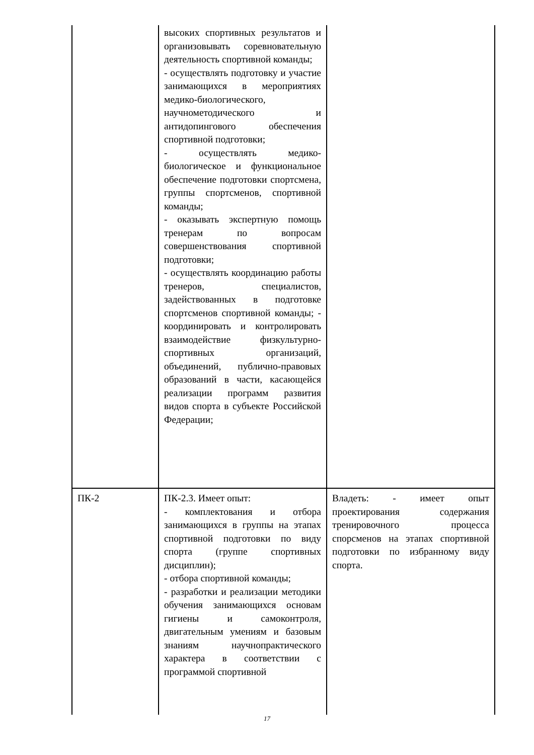| | высоких спортивных результатов и организовывать соревновательную деятельность спортивной команды; - осуществлять подготовку и участие занимающихся в мероприятиях медико-биологического, научнометодического и антидопингового обеспечения спортивной подготовки; - осуществлять медико-биологическое и функциональное обеспечение подготовки спортсмена, группы спортсменов, спортивной команды; - оказывать экспертную помощь тренерам по вопросам совершенствования спортивной подготовки; - осуществлять координацию работы тренеров, специалистов, задействованных в подготовке спортсменов спортивной команды; - координировать и контролировать взаимодействие физкультурно-спортивных организаций, объединений, публично-правовых образований в части, касающейся реализации программ развития видов спорта в субъекте Российской Федерации; | |
| ПК-2 | ПК-2.3. Имеет опыт: - комплектования и отбора занимающихся в группы на этапах спортивной подготовки по виду спорта (группе спортивных дисциплин); - отбора спортивной команды; - разработки и реализации методики обучения занимающихся основам гигиены и самоконтроля, двигательным умениям и базовым знаниям научнопрактического характера в соответствии с программой спортивной | Владеть: - имеет опыт проектирования содержания тренировочного процесса спорсменов на этапах спортивной подготовки по избранному виду спорта. |
17